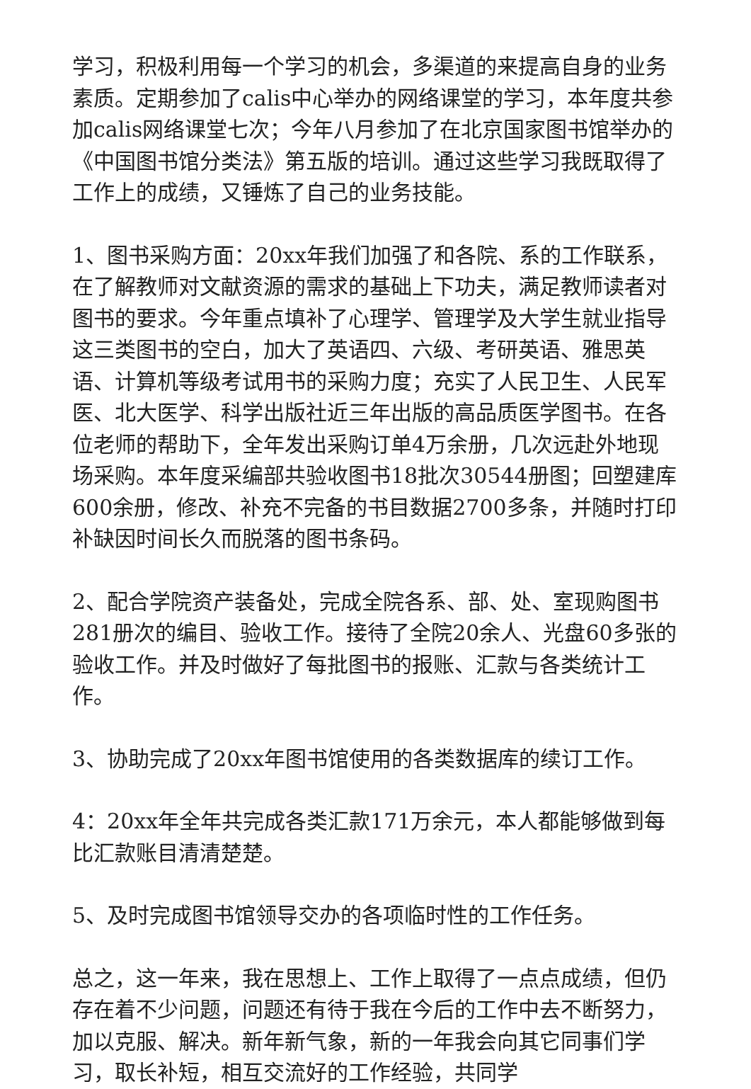学习，积极利用每一个学习的机会，多渠道的来提高自身的业务素质。定期参加了calis中心举办的网络课堂的学习，本年度共参加calis网络课堂七次；今年八月参加了在北京国家图书馆举办的《中国图书馆分类法》第五版的培训。通过这些学习我既取得了工作上的成绩，又锤炼了自己的业务技能。
1、图书采购方面：20xx年我们加强了和各院、系的工作联系，在了解教师对文献资源的需求的基础上下功夫，满足教师读者对图书的要求。今年重点填补了心理学、管理学及大学生就业指导这三类图书的空白，加大了英语四、六级、考研英语、雅思英语、计算机等级考试用书的采购力度；充实了人民卫生、人民军医、北大医学、科学出版社近三年出版的高品质医学图书。在各位老师的帮助下，全年发出采购订单4万余册，几次远赴外地现场采购。本年度采编部共验收图书18批次30544册图；回塑建库600余册，修改、补充不完备的书目数据2700多条，并随时打印补缺因时间长久而脱落的图书条码。
2、配合学院资产装备处，完成全院各系、部、处、室现购图书281册次的编目、验收工作。接待了全院20余人、光盘60多张的验收工作。并及时做好了每批图书的报账、汇款与各类统计工作。
3、协助完成了20xx年图书馆使用的各类数据库的续订工作。
4：20xx年全年共完成各类汇款171万余元，本人都能够做到每比汇款账目清清楚楚。
5、及时完成图书馆领导交办的各项临时性的工作任务。
总之，这一年来，我在思想上、工作上取得了一点点成绩，但仍存在着不少问题，问题还有待于我在今后的工作中去不断努力，加以克服、解决。新年新气象，新的一年我会向其它同事们学习，取长补短，相互交流好的工作经验，共同学